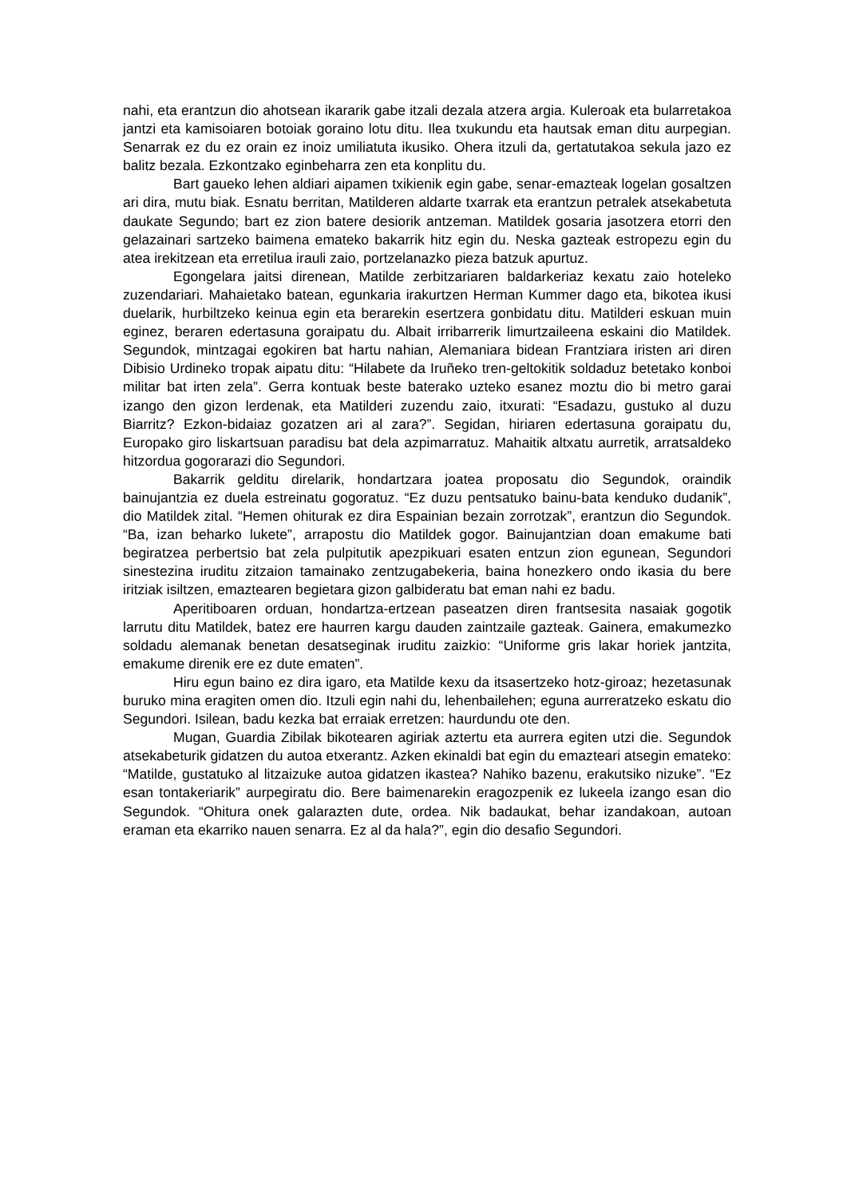nahi, eta erantzun dio ahotsean ikararik gabe itzali dezala atzera argia. Kuleroak eta bularretakoa jantzi eta kamisoiaren botoiak goraino lotu ditu. Ilea txukundu eta hautsak eman ditu aurpegian. Senarrak ez du ez orain ez inoiz umiliatuta ikusiko. Ohera itzuli da, gertatutakoa sekula jazo ez balitz bezala. Ezkontzako eginbeharra zen eta konplitu du.
Bart gaueko lehen aldiari aipamen txikienik egin gabe, senar-emazteak logelan gosaltzen ari dira, mutu biak. Esnatu berritan, Matilderen aldarte txarrak eta erantzun petralek atsekabetuta daukate Segundo; bart ez zion batere desiorik antzeman. Matildek gosaria jasotzera etorri den gelazainari sartzeko baimena emateko bakarrik hitz egin du. Neska gazteak estropezu egin du atea irekitzean eta erretilua irauli zaio, portzelanazko pieza batzuk apurtuz.
Egongelara jaitsi direnean, Matilde zerbitzariaren baldarkeriaz kexatu zaio hoteleko zuzendariari. Mahaietako batean, egunkaria irakurtzen Herman Kummer dago eta, bikotea ikusi duelarik, hurbiltzeko keinua egin eta berarekin esertzera gonbidatu ditu. Matilderi eskuan muin eginez, beraren edertasuna goraipatu du. Albait irribarrerik limurtzaileena eskaini dio Matildek. Segundok, mintzagai egokiren bat hartu nahian, Alemaniara bidean Frantziara iristen ari diren Dibisio Urdineko tropak aipatu ditu: “Hilabete da Iruñeko tren-geltokitik soldaduz betetako konboi militar bat irten zela”. Gerra kontuak beste baterako uzteko esanez moztu dio bi metro garai izango den gizon lerdenak, eta Matilderi zuzendu zaio, itxurati: “Esadazu, gustuko al duzu Biarritz? Ezkon-bidaiaz gozatzen ari al zara?”. Segidan, hiriaren edertasuna goraipatu du, Europako giro liskartsuan paradisu bat dela azpimarratuz. Mahaitik altxatu aurretik, arratsaldeko hitzordua gogorarazi dio Segundori.
Bakarrik gelditu direlarik, hondartzara joatea proposatu dio Segundok, oraindik bainujantzia ez duela estreinatu gogoratuz. “Ez duzu pentsatuko bainu-bata kenduko dudanik”, dio Matildek zital. “Hemen ohiturak ez dira Espainian bezain zorrotzak”, erantzun dio Segundok. “Ba, izan beharko lukete”, arrapostu dio Matildek gogor. Bainujantzian doan emakume bati begiratzea perbertsio bat zela pulpitutik apezpikuari esaten entzun zion egunean, Segundori sinestezina iruditu zitzaion tamainako zentzugabekeria, baina honezkero ondo ikasia du bere iritziak isiltzen, emaztearen begietara gizon galbideratu bat eman nahi ez badu.
Aperitiboaren orduan, hondartza-ertzean paseatzen diren frantsesita nasaiak gogotik larrutu ditu Matildek, batez ere haurren kargu dauden zaintzaile gazteak. Gainera, emakumezko soldadu alemanak benetan desatseginak iruditu zaizkio: “Uniforme gris lakar horiek jantzita, emakume direnik ere ez dute ematen”.
Hiru egun baino ez dira igaro, eta Matilde kexu da itsasertzeko hotz-giroaz; hezetasunak buruko mina eragiten omen dio. Itzuli egin nahi du, lehenbailehen; eguna aurreratzeko eskatu dio Segundori. Isilean, badu kezka bat erraiak erretzen: haurdundu ote den.
Mugan, Guardia Zibilak bikotearen agiriak aztertu eta aurrera egiten utzi die. Segundok atsekabeturik gidatzen du autoa etxerantz. Azken ekinaldi bat egin du emazteari atsegin emateko: “Matilde, gustatuko al litzaizuke autoa gidatzen ikastea? Nahiko bazenu, erakutsiko nizuke”. “Ez esan tontakeriarik” aurpegiratu dio. Bere baimenarekin eragozpenik ez lukeela izango esan dio Segundok. “Ohitura onek galarazten dute, ordea. Nik badaukat, behar izandakoan, autoan eraman eta ekarriko nauen senarra. Ez al da hala?”, egin dio desafio Segundori.